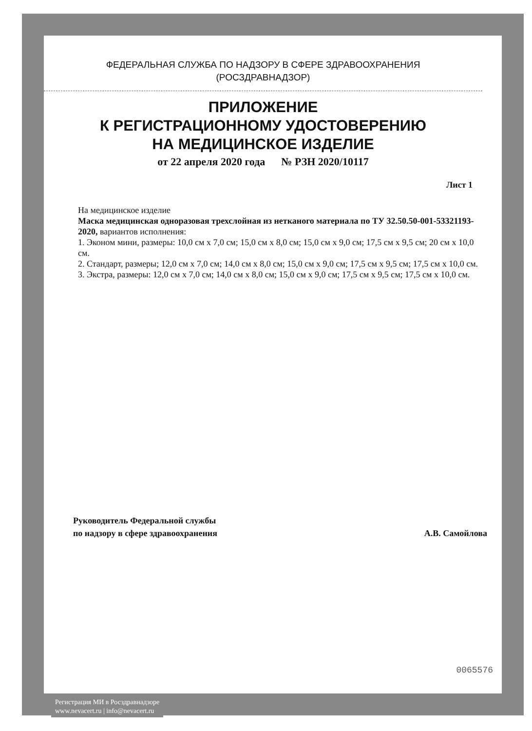ФЕДЕРАЛЬНАЯ СЛУЖБА ПО НАДЗОРУ В СФЕРЕ ЗДРАВООХРАНЕНИЯ
(РОСЗДРАВНАДЗОР)
ПРИЛОЖЕНИЕ
К РЕГИСТРАЦИОННОМУ УДОСТОВЕРЕНИЮ
НА МЕДИЦИНСКОЕ ИЗДЕЛИЕ
от 22 апреля 2020 года № РЗН 2020/10117
Лист 1
На медицинское изделие
Маска медицинская одноразовая трехслойная из нетканого материала по ТУ 32.50.50-001-53321193-2020, вариантов исполнения:
1. Эконом мини, размеры: 10,0 см x 7,0 см; 15,0 см x 8,0 см; 15,0 см x 9,0 см; 17,5 см x 9,5 см; 20 см x 10,0 см.
2. Стандарт, размеры; 12,0 см x 7,0 см; 14,0 см x 8,0 см; 15,0 см x 9,0 см; 17,5 см x 9,5 см; 17,5 см x 10,0 см.
3. Экстра, размеры: 12,0 см x 7,0 см; 14,0 см x 8,0 см; 15,0 см x 9,0 см; 17,5 см x 9,5 см; 17,5 см x 10,0 см.
Руководитель Федеральной службы
по надзору в сфере здравоохранения
А.В. Самойлова
0065576
Регистрация МИ в Росздравнадзоре
www.nevacert.ru | info@nevacert.ru